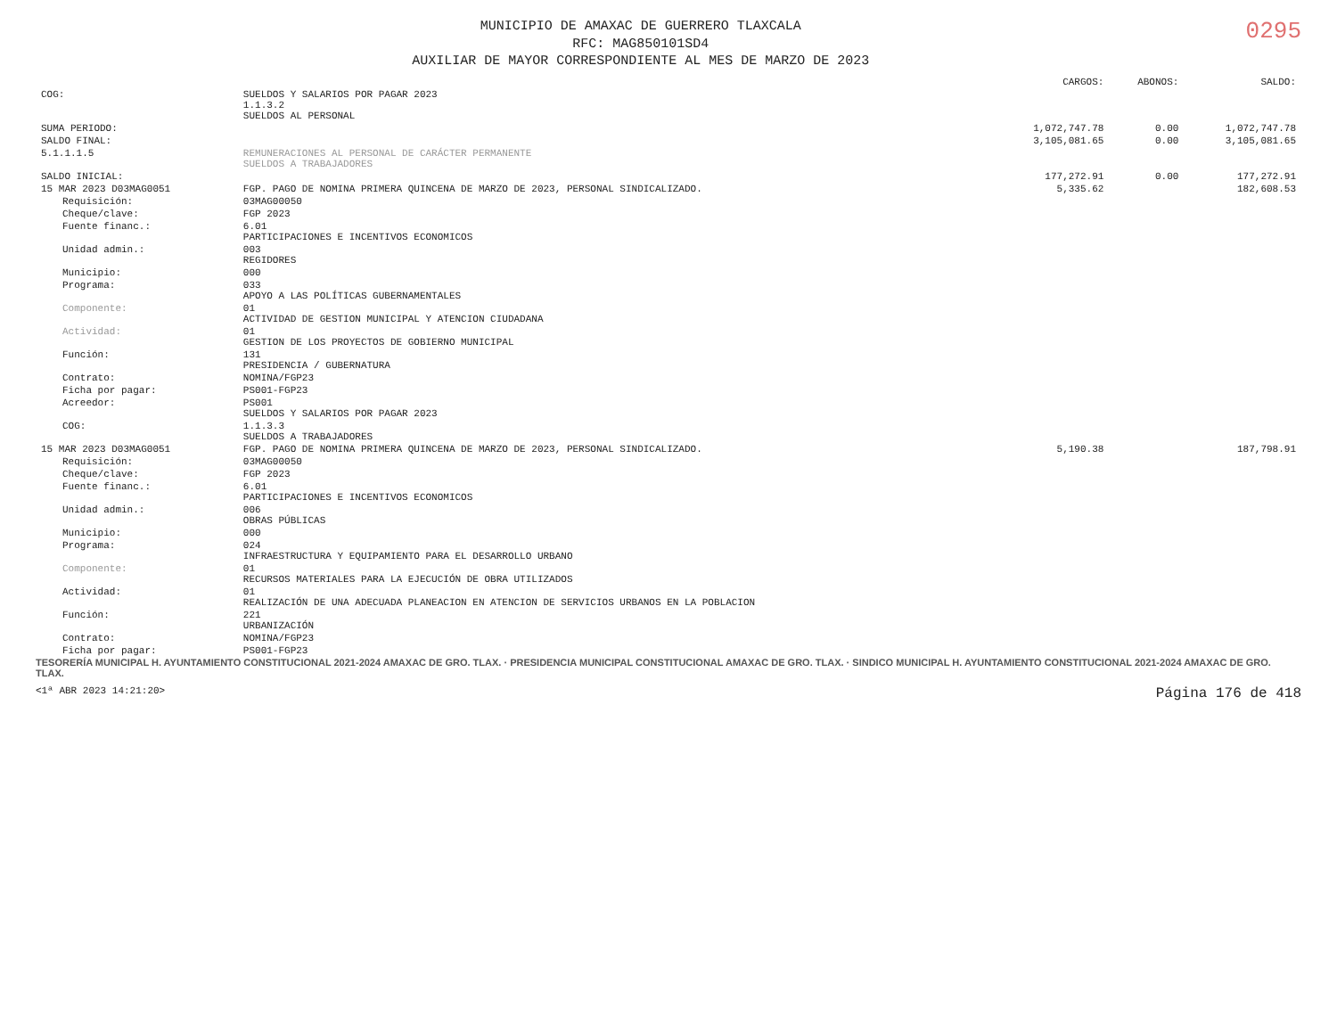MUNICIPIO DE AMAXAC DE GUERRERO TLAXCALA
RFC: MAG850101SD4
AUXILIAR DE MAYOR CORRESPONDIENTE AL MES DE MARZO DE 2023
0295
| | | CARGOS: | ABONOS: | SALDO: |
| --- | --- | --- | --- | --- |
| COG: | SUELDOS Y SALARIOS POR PAGAR 2023 1.1.3.2 SUELDOS AL PERSONAL | | | |
| SUMA PERIODO: | | 1,072,747.78 | 0.00 | 1,072,747.78 |
| SALDO FINAL: | | 3,105,081.65 | 0.00 | 3,105,081.65 |
| 5.1.1.1.5 | REMUNERACIONES AL PERSONAL DE CARÁCTER PERMANENTE SUELDOS A TRABAJADORES | | | |
| SALDO INICIAL: | | 177,272.91 | 0.00 | 177,272.91 |
| 15 MAR 2023 D03MAG0051 | FGP. PAGO DE NOMINA PRIMERA QUINCENA DE MARZO DE 2023, PERSONAL SINDICALIZADO. | 5,335.62 | | 182,608.53 |
| Requisición: | 03MAG00050 | | | |
| Cheque/clave: | FGP 2023 | | | |
| Fuente financ.: | 6.01 PARTICIPACIONES E INCENTIVOS ECONOMICOS | | | |
| Unidad admin.: | 003 REGIDORES | | | |
| Municipio: | 000 | | | |
| Programa: | 033 APOYO A LAS POLÍTICAS GUBERNAMENTALES | | | |
| Componente: | 01 ACTIVIDAD DE GESTION MUNICIPAL Y ATENCION CIUDADANA | | | |
| Actividad: | 01 GESTION DE LOS PROYECTOS DE GOBIERNO MUNICIPAL | | | |
| Función: | 131 PRESIDENCIA / GUBERNATURA | | | |
| Contrato: | NOMINA/FGP23 | | | |
| Ficha por pagar: | PS001-FGP23 | | | |
| Acreedor: | PS001 SUELDOS Y SALARIOS POR PAGAR 2023 | | | |
| COG: | 1.1.3.3 SUELDOS A TRABAJADORES | | | |
| 15 MAR 2023 D03MAG0051 | FGP. PAGO DE NOMINA PRIMERA QUINCENA DE MARZO DE 2023, PERSONAL SINDICALIZADO. | 5,190.38 | | 187,798.91 |
| Requisición: | 03MAG00050 | | | |
| Cheque/clave: | FGP 2023 | | | |
| Fuente financ.: | 6.01 PARTICIPACIONES E INCENTIVOS ECONOMICOS | | | |
| Unidad admin.: | 006 OBRAS PÚBLICAS | | | |
| Municipio: | 000 | | | |
| Programa: | 024 INFRAESTRUCTURA Y EQUIPAMIENTO PARA EL DESARROLLO URBANO | | | |
| Componente: | 01 RECURSOS MATERIALES PARA LA EJECUCIÓN DE OBRA UTILIZADOS | | | |
| Actividad: | 01 REALIZACIÓN DE UNA ADECUADA PLANEACION EN ATENCION DE SERVICIOS URBANOS EN LA POBLACION | | | |
| Función: | 221 URBANIZACIÓN | | | |
| Contrato: | NOMINA/FGP23 | | | |
| Ficha por pagar: | PS001-FGP23 | | | |
TESORERÍA MUNICIPAL H. AYUNTAMIENTO CONSTITUCIONAL 2021-2024 AMAXAC DE GRO. TLAX. · PRESIDENCIA MUNICIPAL CONSTITUCIONAL AMAXAC DE GRO. TLAX. · SINDICO MUNICIPAL H. AYUNTAMIENTO CONSTITUCIONAL 2021-2024 AMAXAC DE GRO. TLAX.
<1ª ABR 2023 14:21:20> Página 176 de 418